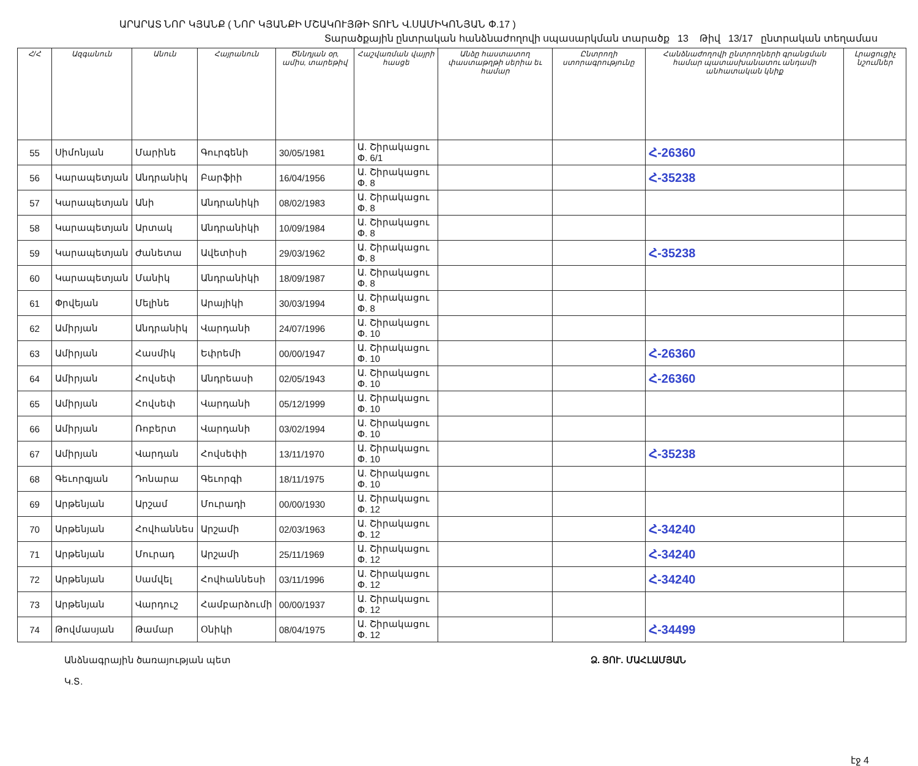ԱՐԱՐԱՏ ՆՈՐ ԿՅԱՆՔ ( ՆՈՐ ԿՅԱՆՔԻ ՄՇԱԿՈՒՅԹԻ ՏՈՒՆ Վ.ՍԱՄԻԿՈՆՅԱՆ Փ.17 )
Տարածքային ընտրական հանձնաժողովի սպասարկման տարածք 13 Թիվ 13/17 ընտրական տեղամաս
| Հ/Հ | Ազգանուն | Անուն | Հայրանուն | Ծննդյան օր, ամիս, տարեթիվ | Հաշվառման վայրի հասցե | Անձը հաստատող փաստաթղթի սերիա եւ համար | Ընտրողի ստորագրությունը | Հանձնաժողովի ընտրողների գրանցման համար պատասխանատու անդամի անհատական կնիք | Լրացուցիչ նշումներ |
| --- | --- | --- | --- | --- | --- | --- | --- | --- | --- |
| 55 | Սիմոնյան | Մարինե | Գուրգենի | 30/05/1981 | Ա. Շիրակացու Փ. 6/1 | | | Հ-26360 | |
| 56 | Կարապետյան | Անդրանիկ | Բարֆիի | 16/04/1956 | Ա. Շիրակացու Փ. 8 | | | Հ-35238 | |
| 57 | Կարապետյան | Անի | Անդրանիկի | 08/02/1983 | Ա. Շիրակացու Փ. 8 | | | | |
| 58 | Կարապետյան | Արտակ | Անդրանիկի | 10/09/1984 | Ա. Շիրակացու Փ. 8 | | | | |
| 59 | Կարապետյան | Ժանետա | Ավետիսի | 29/03/1962 | Ա. Շիրակացու Փ. 8 | | | Հ-35238 | |
| 60 | Կարապետյան | Մանիկ | Անդրանիկի | 18/09/1987 | Ա. Շիրակացու Փ. 8 | | | | |
| 61 | Փրվեյան | Մելինե | Արայիկի | 30/03/1994 | Ա. Շիրակացու Փ. 8 | | | | |
| 62 | Ամիրյան | Անդրանիկ | Վարդանի | 24/07/1996 | Ա. Շիրակացու Փ. 10 | | | | |
| 63 | Ամիրյան | Հասմիկ | Եփրեմի | 00/00/1947 | Ա. Շիրակացու Փ. 10 | | | Հ-26360 | |
| 64 | Ամիրյան | Հովսեփ | Անդրեասի | 02/05/1943 | Ա. Շիրակացու Փ. 10 | | | Հ-26360 | |
| 65 | Ամիրյան | Հովսեփ | Վարդանի | 05/12/1999 | Ա. Շիրակացու Փ. 10 | | | | |
| 66 | Ամիրյան | Ռոբերտ | Վարդանի | 03/02/1994 | Ա. Շիրակացու Փ. 10 | | | | |
| 67 | Ամիրյան | Վարդան | Հովսեփի | 13/11/1970 | Ա. Շիրակացու Փ. 10 | | | Հ-35238 | |
| 68 | Գեւորգյան | Դոնարա | Գեւորգի | 18/11/1975 | Ա. Շիրակացու Փ. 10 | | | | |
| 69 | Արթենյան | Արշամ | Մուրադի | 00/00/1930 | Ա. Շիրակացու Փ. 12 | | | | |
| 70 | Արթենյան | Հովհաննես | Արշամի | 02/03/1963 | Ա. Շիրակացու Փ. 12 | | | Հ-34240 | |
| 71 | Արթենյան | Մուրադ | Արշամի | 25/11/1969 | Ա. Շիրակացու Փ. 12 | | | Հ-34240 | |
| 72 | Արթենյան | Սամվել | Հովհաննեսի | 03/11/1996 | Ա. Շիրակացու Փ. 12 | | | Հ-34240 | |
| 73 | Արթենյան | Վարդուշ | Համբարձումի | 00/00/1937 | Ա. Շիրակացու Փ. 12 | | | | |
| 74 | Թովմասյան | Թամար | Օնիկի | 08/04/1975 | Ա. Շիրակացու Փ. 12 | | | Հ-34499 | |
Անձնագրային ծառայության պետ
Կ.Տ.
Ձ. ՅՈՒ. ՄԱՀԼԱՄՅԱՆ
էջ 4